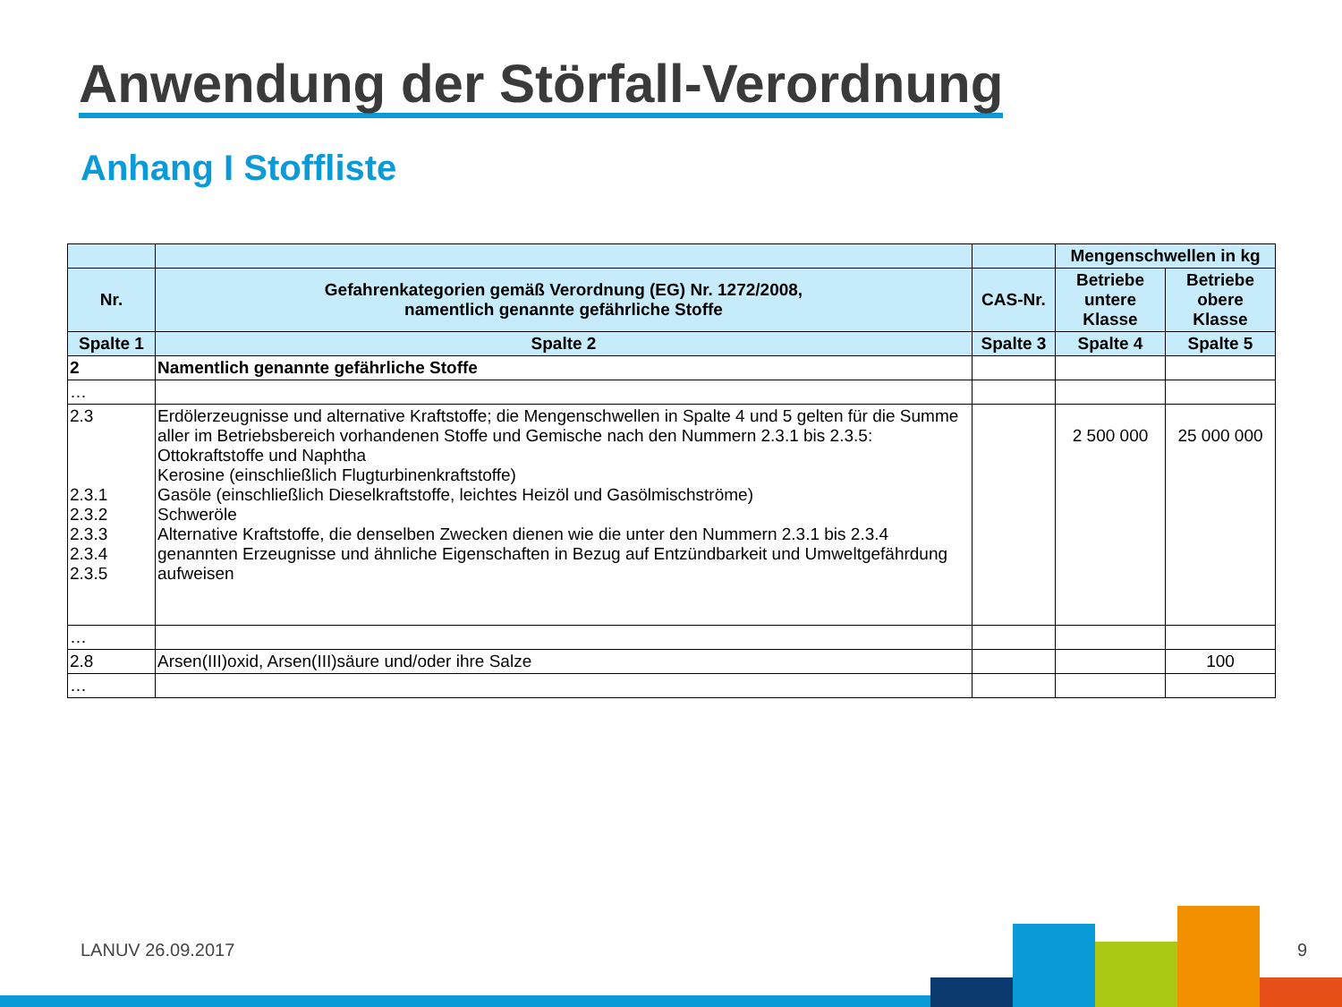Anwendung der Störfall-Verordnung
Anhang I Stoffliste
| | | | Mengenschwellen in kg | |
| --- | --- | --- | --- | --- |
| Nr. | Gefahrenkategorien gemäß Verordnung (EG) Nr. 1272/2008, namentlich genannte gefährliche Stoffe | CAS-Nr. | Betriebe untere Klasse | Betriebe obere Klasse |
| Spalte 1 | Spalte 2 | Spalte 3 | Spalte 4 | Spalte 5 |
| 2 | Namentlich genannte gefährliche Stoffe | | | |
| … | | | | |
| 2.3 2.3.1 2.3.2 2.3.3 2.3.4 2.3.5 | Erdölerzeugnisse und alternative Kraftstoffe; die Mengenschwellen in Spalte 4 und 5 gelten für die Summe aller im Betriebsbereich vorhandenen Stoffe und Gemische nach den Nummern 2.3.1 bis 2.3.5: Ottokraftstoffe und Naphtha Kerosine (einschließlich Flugturbinenkraftstoffe) Gasöle (einschließlich Dieselkraftstoffe, leichtes Heizöl und Gasölmischströme) Schweröle Alternative Kraftstoffe, die denselben Zwecken dienen wie die unter den Nummern 2.3.1 bis 2.3.4 genannten Erzeugnisse und ähnliche Eigenschaften in Bezug auf Entzündbarkeit und Umweltgefährdung aufweisen | | 2 500 000 | 25 000 000 |
| … | | | | |
| 2.8 | Arsen(III)oxid, Arsen(III)säure und/oder ihre Salze | | | 100 |
| … | | | | |
LANUV 26.09.2017 9